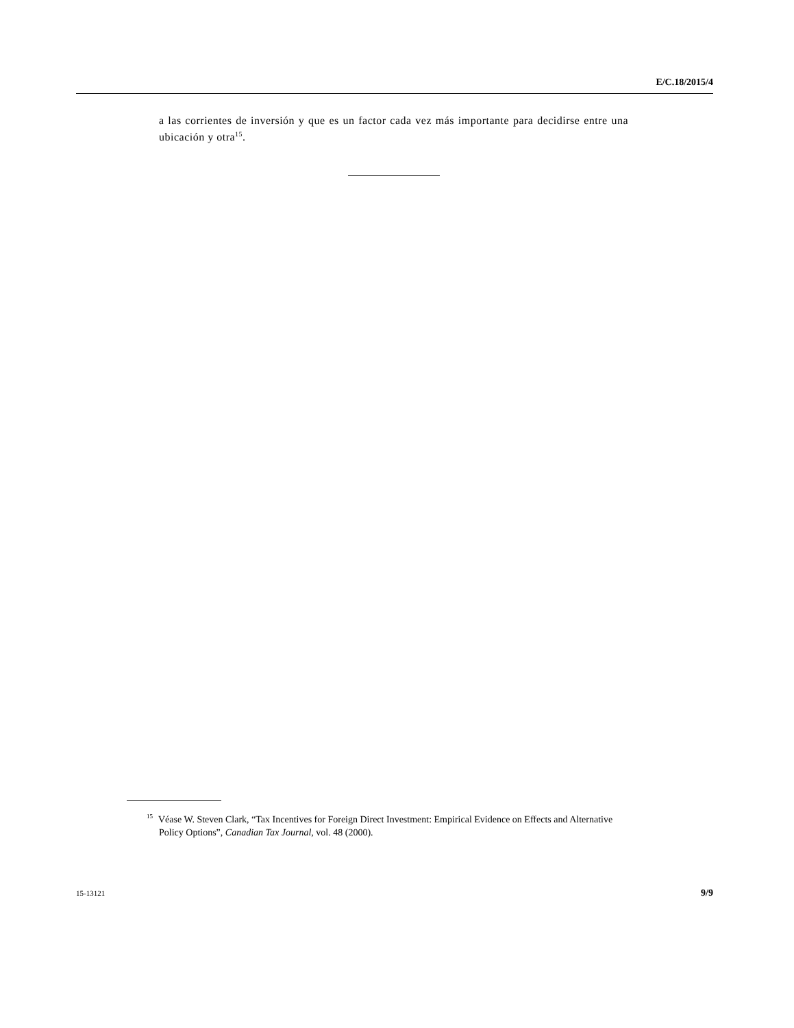E/C.18/2015/4
a las corrientes de inversión y que es un factor cada vez más importante para decidirse entre una ubicación y otra<sup>15</sup>.
<sup>15</sup> Véase W. Steven Clark, “Tax Incentives for Foreign Direct Investment: Empirical Evidence on Effects and Alternative Policy Options”, Canadian Tax Journal, vol. 48 (2000).
15-13121 9/9